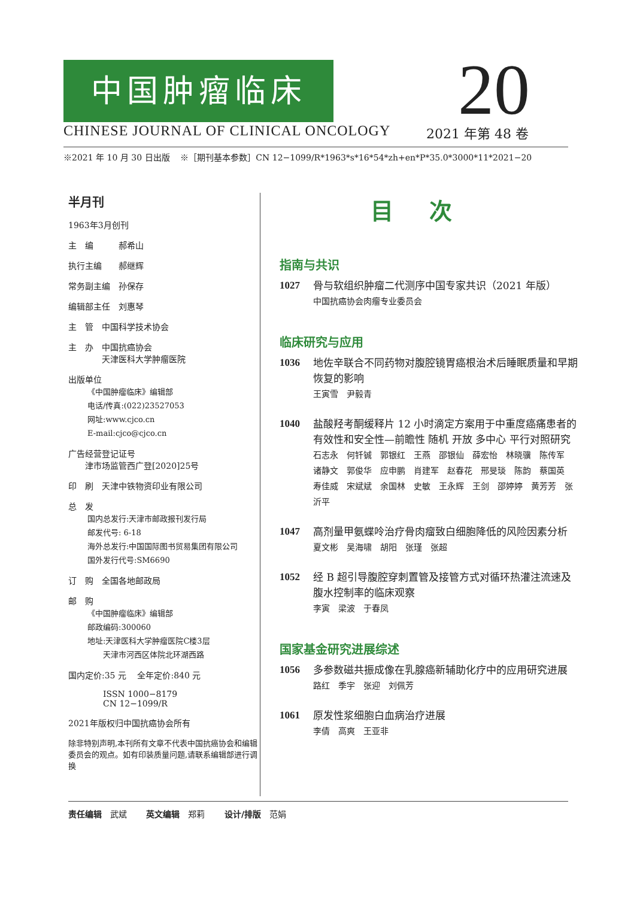中国肿瘤临床
CHINESE JOURNAL OF CLINICAL ONCOLOGY
20
2021 年第 48 卷
※2021 年 10 月 30 日出版 ※［期刊基本参数］CN 12−1099/R*1963*s*16*54*zh+en*P*35.0*3000*11*2021−20
半月刊
1963年3月创刊
主　编　　　郝希山
执行主编　　郝继辉
常务副主编　孙保存
编辑部主任　刘惠琴
主　管　中国科学技术协会
主　办　中国抗癌协会
　　　　天津医科大学肿瘤医院
出版单位
《中国肿瘤临床》编辑部
电话/传真:(022)23527053
网址:www.cjco.cn
E-mail:cjco@cjco.cn
广告经营登记证号
　　津市场监管西广登[2020]25号
印　刷　天津中铁物资印业有限公司
总　发
国内总发行:天津市邮政报刊发行局
邮发代号: 6-18
海外总发行:中国国际图书贸易集团有限公司
国外发行代号:SM6690
订　购　全国各地邮政局
邮　购
《中国肿瘤临床》编辑部
邮政编码:300060
地址:天津医科大学肿瘤医院C楼3层
　　天津市河西区体院北环湖西路
国内定价:35 元　 全年定价:840 元
ISSN 1000−8179
CN 12−1099/R
2021年版权归中国抗癌协会所有
除非特别声明,本刊所有文章不代表中国抗癌协会和编辑委员会的观点。如有印装质量问题,请联系编辑部进行调换
目次
指南与共识
1027 骨与软组织肿瘤二代测序中国专家共识（2021 年版）
中国抗癌协会肉瘤专业委员会
临床研究与应用
1036 地佐辛联合不同药物对腹腔镜胃癌根治术后睡眠质量和早期恢复的影响
王寅雪　尹毅青
1040 盐酸羟考酮缓释片 12 小时滴定方案用于中重度癌痛患者的有效性和安全性—前瞻性 随机 开放 多中心 平行对照研究
石志永　何钎铖　郭银红　王燕　邵银仙　薛宏怡　林晓骥　陈传军　诸静文　郭俊华　应申鹏　肖建军　赵春花　邢旻琰　陈韵　蔡国英　寿佳威　宋斌斌　余国林　史敏　王永辉　王剑　邵婷婷　黄芳芳　张沂平
1047 高剂量甲氨蝶呤治疗骨肉瘤致白细胞降低的风险因素分析
夏文彬　吴海啸　胡阳　张瑾　张超
1052 经 B 超引导腹腔穿刺置管及接管方式对循环热灌注流速及腹水控制率的临床观察
李寅　梁波　于春凤
国家基金研究进展综述
1056 多参数磁共振成像在乳腺癌新辅助化疗中的应用研究进展
路红　季宇　张迎　刘佩芳
1061 原发性浆细胞白血病治疗进展
李倩　高爽　王亚非
责任编辑　武斌　　 英文编辑　郑莉　　 设计/排版　范娟